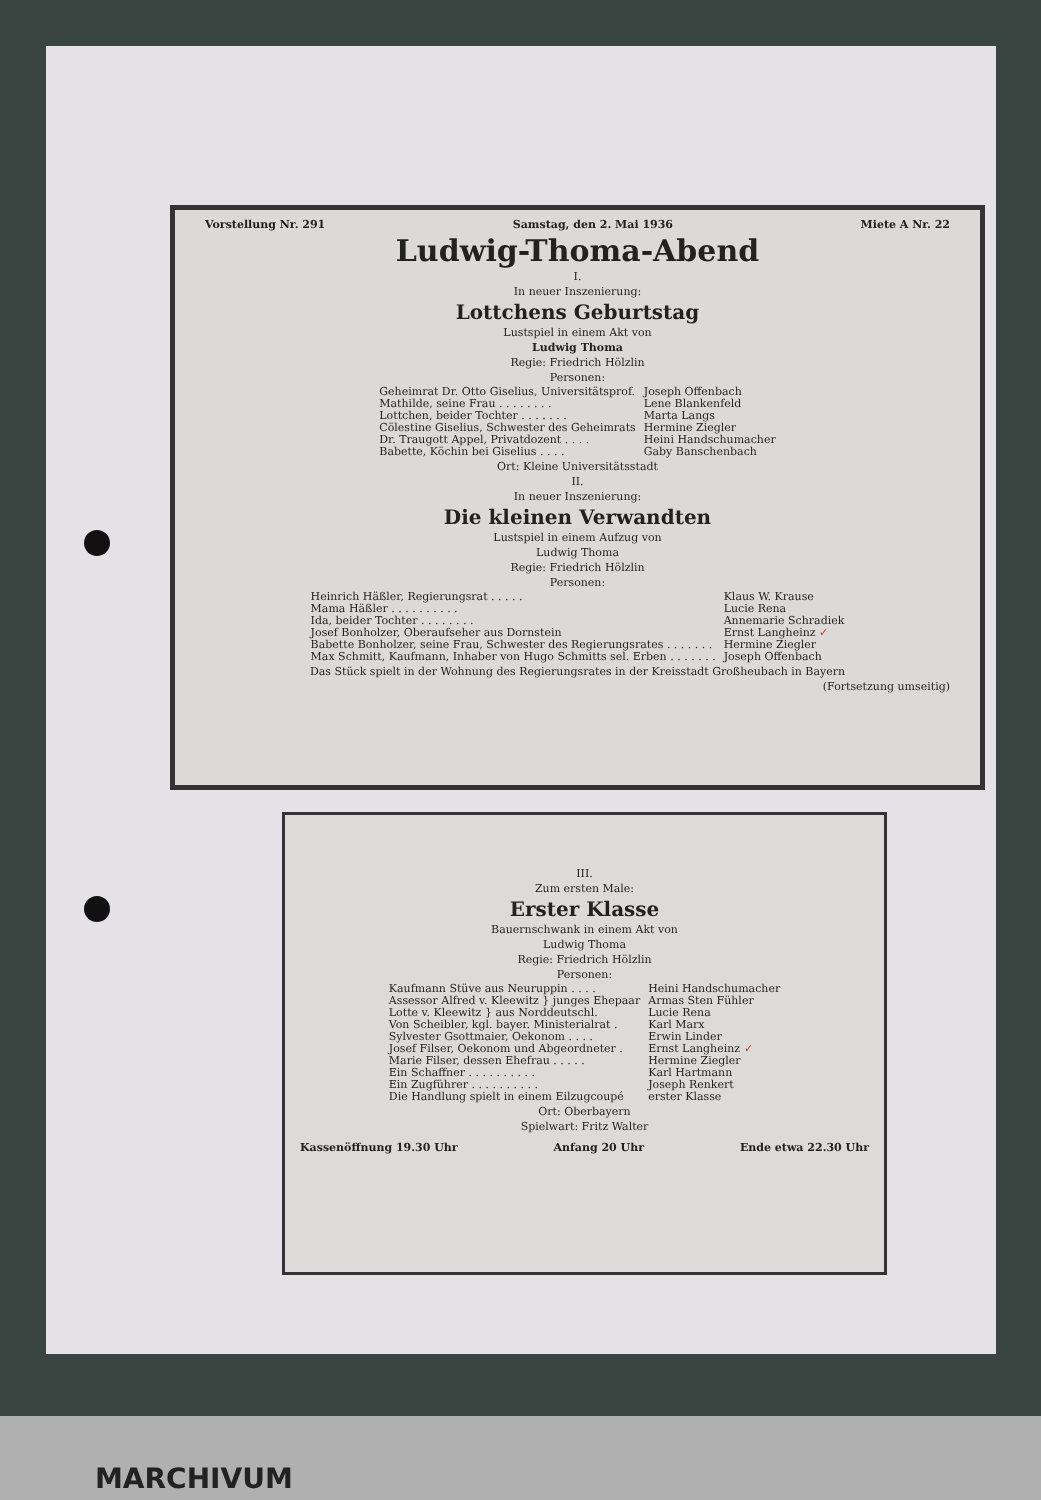Vorstellung Nr. 291 Samstag, den 2. Mai 1936 Miete A Nr. 22
Ludwig-Thoma-Abend
I.
In neuer Inszenierung:
Lottchens Geburtstag
Lustspiel in einem Akt von
Ludwig Thoma
Regie: Friedrich Hölzlin
Personen:
| Geheimrat Dr. Otto Giselius, Universitätsprof. | Joseph Offenbach |
| Mathilde, seine Frau . . . . . . . . | Lene Blankenfeld |
| Lottchen, beider Tochter . . . . . . . | Marta Langs |
| Cölestine Giselius, Schwester des Geheimrats | Hermine Ziegler |
| Dr. Traugott Appel, Privatdozent . . . . | Heini Handschumacher |
| Babette, Köchin bei Giselius . . . . | Gaby Banschenbach |
Ort: Kleine Universitätsstadt
II.
In neuer Inszenierung:
Die kleinen Verwandten
Lustspiel in einem Aufzug von
Ludwig Thoma
Regie: Friedrich Hölzlin
Personen:
| Heinrich Häßler, Regierungsrat . . . . . | Klaus W. Krause |
| Mama Häßler . . . . . . . . . . | Lucie Rena |
| Ida, beider Tochter . . . . . . . . | Annemarie Schradiek |
| Josef Bonholzer, Oberaufseher aus Dornstein | Ernst Langheinz ✓ |
| Babette Bonholzer, seine Frau, Schwester des Regierungsrates . . . . . . . | Hermine Ziegler |
| Max Schmitt, Kaufmann, Inhaber von Hugo Schmitts sel. Erben . . . . . . . | Joseph Offenbach |
Das Stück spielt in der Wohnung des Regierungsrates in der Kreisstadt Großheubach in Bayern
(Fortsetzung umseitig)
III.
Zum ersten Male:
Erster Klasse
Bauernschwank in einem Akt von
Ludwig Thoma
Regie: Friedrich Hölzlin
Personen:
| Kaufmann Stüve aus Neuruppin . . . . | Heini Handschumacher |
| Assessor Alfred v. Kleewitz } junges Ehepaar | Armas Sten Fühler |
| Lotte v. Kleewitz } aus Norddeutschl. | Lucie Rena |
| Von Scheibler, kgl. bayer. Ministerialrat . | Karl Marx |
| Sylvester Gsottmaier, Oekonom . . . . | Erwin Linder |
| Josef Filser, Oekonom und Abgeordneter . | Ernst Langheinz ✓ |
| Marie Filser, dessen Ehefrau . . . . . | Hermine Ziegler |
| Ein Schaffner . . . . . . . . . . | Karl Hartmann |
| Ein Zugführer . . . . . . . . . . | Joseph Renkert |
| Die Handlung spielt in einem Eilzugcoupé | erster Klasse |
Ort: Oberbayern
Spielwart: Fritz Walter
Kassenöffnung 19.30 Uhr Anfang 20 Uhr Ende etwa 22.30 Uhr
MARCHIVUM